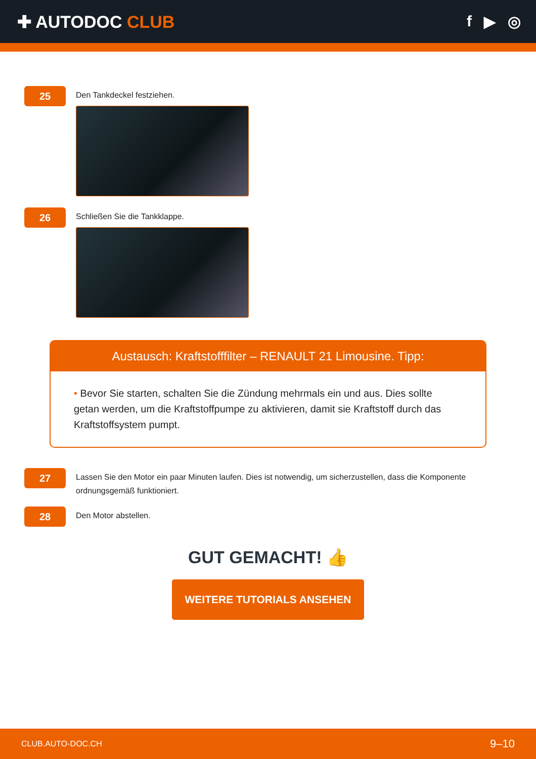✚ AUTODOC CLUB f ▶ ◎
25
Den Tankdeckel festziehen.
26
Schließen Sie die Tankklappe.
Austausch: Kraftstofffilter – RENAULT 21 Limousine. Tipp:
• Bevor Sie starten, schalten Sie die Zündung mehrmals ein und aus. Dies sollte getan werden, um die Kraftstoffpumpe zu aktivieren, damit sie Kraftstoff durch das Kraftstoffsystem pumpt.
27
Lassen Sie den Motor ein paar Minuten laufen. Dies ist notwendig, um sicherzustellen, dass die Komponente ordnungsgemäß funktioniert.
28
Den Motor abstellen.
GUT GEMACHT! 👍
WEITERE TUTORIALS ANSEHEN
CLUB.AUTO-DOC.CH 9–10